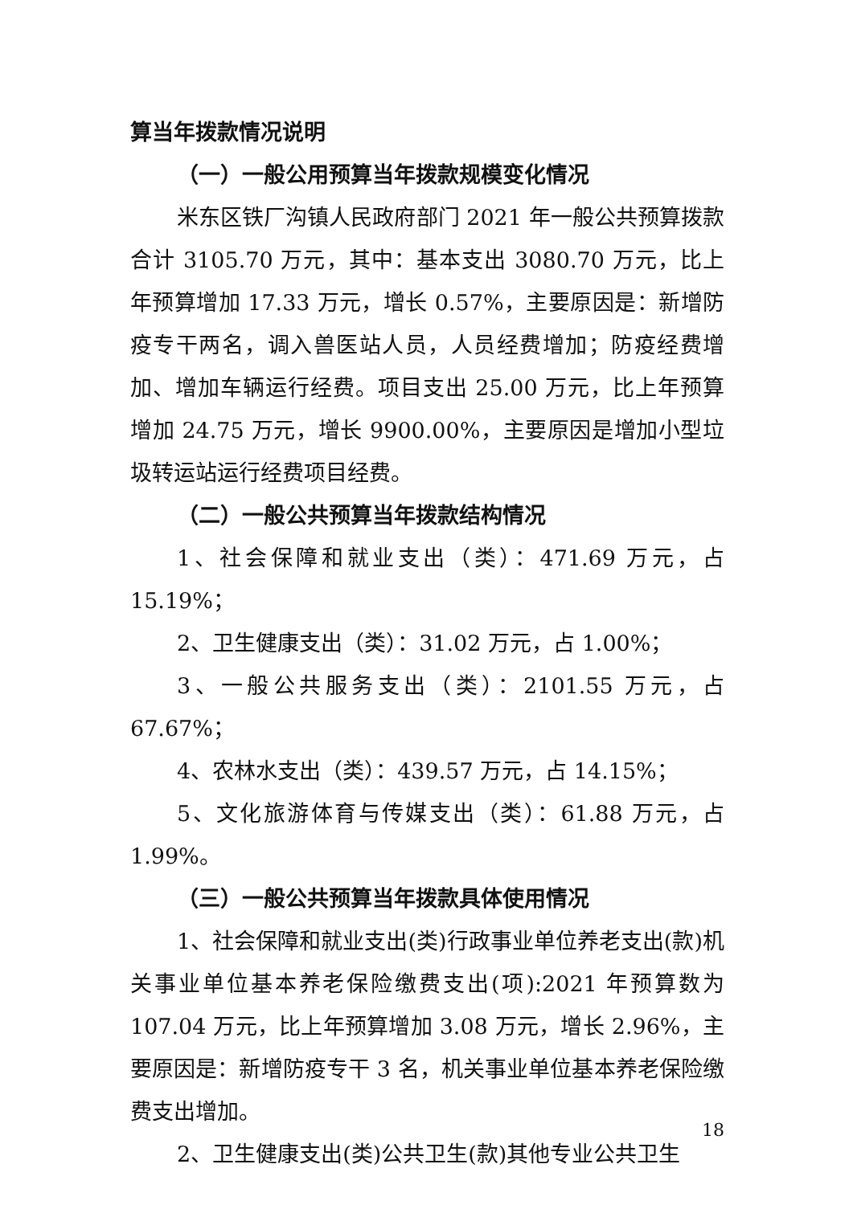算当年拨款情况说明
（一）一般公用预算当年拨款规模变化情况
米东区铁厂沟镇人民政府部门 2021 年一般公共预算拨款合计 3105.70 万元，其中：基本支出 3080.70 万元，比上年预算增加 17.33 万元，增长 0.57%，主要原因是：新增防疫专干两名，调入兽医站人员，人员经费增加；防疫经费增加、增加车辆运行经费。项目支出 25.00 万元，比上年预算增加 24.75 万元，增长 9900.00%，主要原因是增加小型垃圾转运站运行经费项目经费。
（二）一般公共预算当年拨款结构情况
1、社会保障和就业支出（类）：471.69 万元，占 15.19%；
2、卫生健康支出（类）：31.02 万元，占 1.00%；
3、一般公共服务支出（类）：2101.55 万元，占 67.67%；
4、农林水支出（类）：439.57 万元，占 14.15%；
5、文化旅游体育与传媒支出（类）：61.88 万元，占 1.99%。
（三）一般公共预算当年拨款具体使用情况
1、社会保障和就业支出(类)行政事业单位养老支出(款)机关事业单位基本养老保险缴费支出(项):2021 年预算数为 107.04 万元，比上年预算增加 3.08 万元，增长 2.96%，主要原因是：新增防疫专干 3 名，机关事业单位基本养老保险缴费支出增加。
2、卫生健康支出(类)公共卫生(款)其他专业公共卫生
18